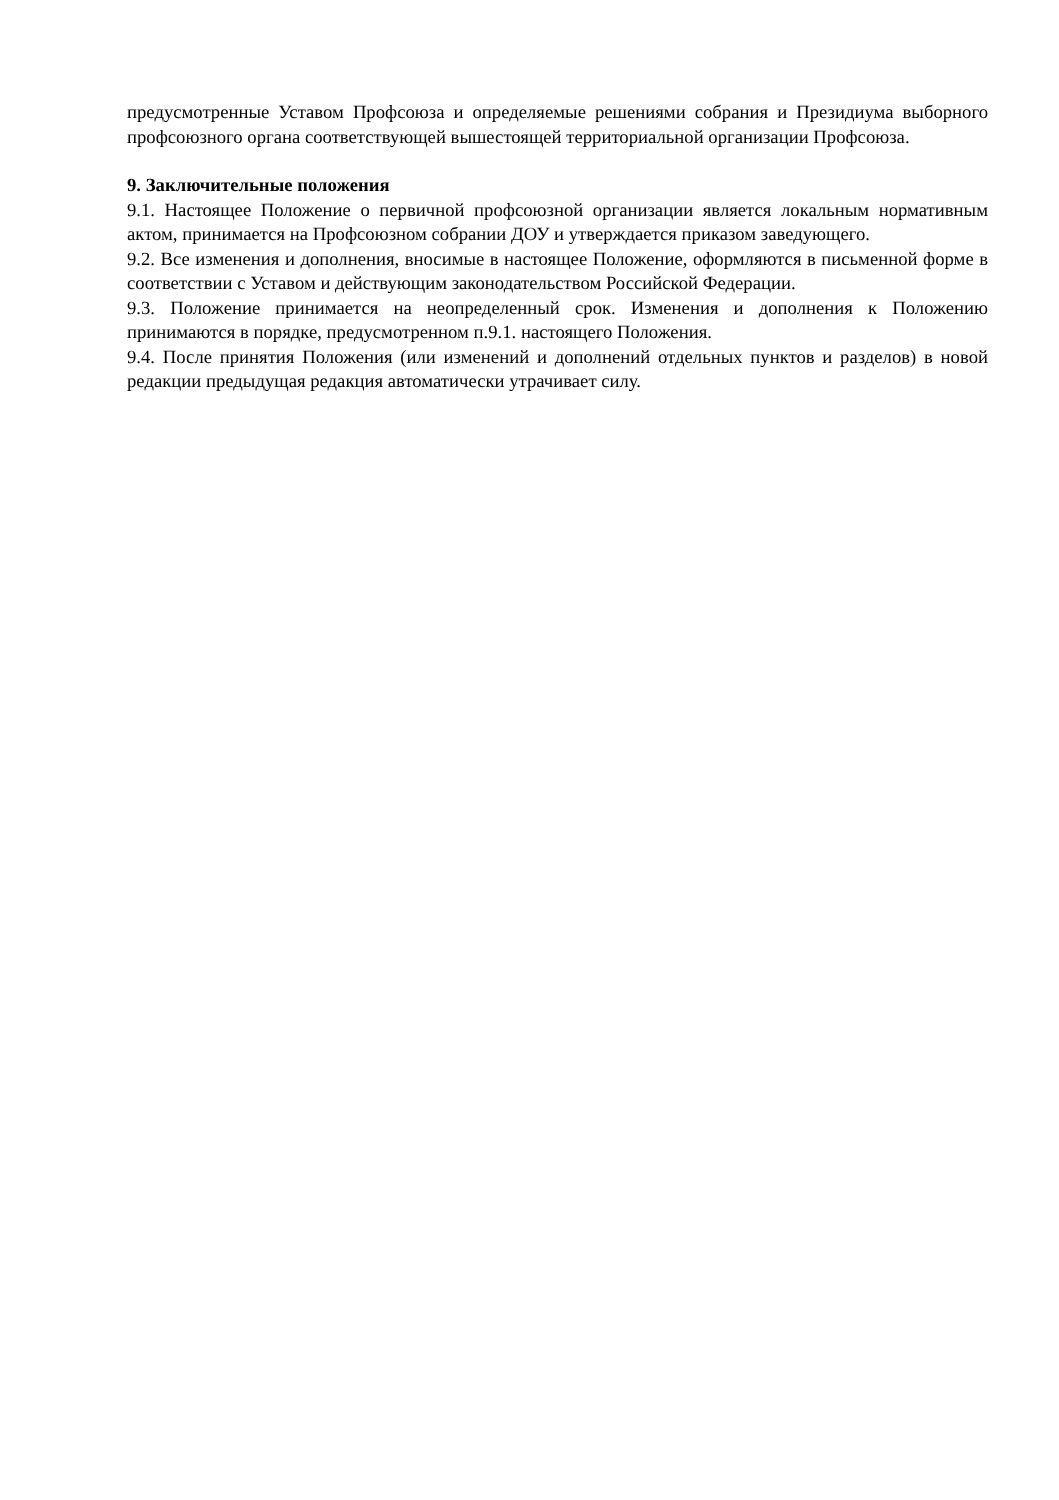предусмотренные Уставом Профсоюза и определяемые решениями собрания и Президиума выборного профсоюзного органа соответствующей вышестоящей территориальной организации Профсоюза.
9. Заключительные положения
9.1. Настоящее Положение о первичной профсоюзной организации является локальным нормативным актом, принимается на Профсоюзном собрании ДОУ и утверждается приказом заведующего.
9.2. Все изменения и дополнения, вносимые в настоящее Положение, оформляются в письменной форме в соответствии с Уставом и действующим законодательством Российской Федерации.
9.3. Положение принимается на неопределенный срок. Изменения и дополнения к Положению принимаются в порядке, предусмотренном п.9.1. настоящего Положения.
9.4. После принятия Положения (или изменений и дополнений отдельных пунктов и разделов) в новой редакции предыдущая редакция автоматически утрачивает силу.